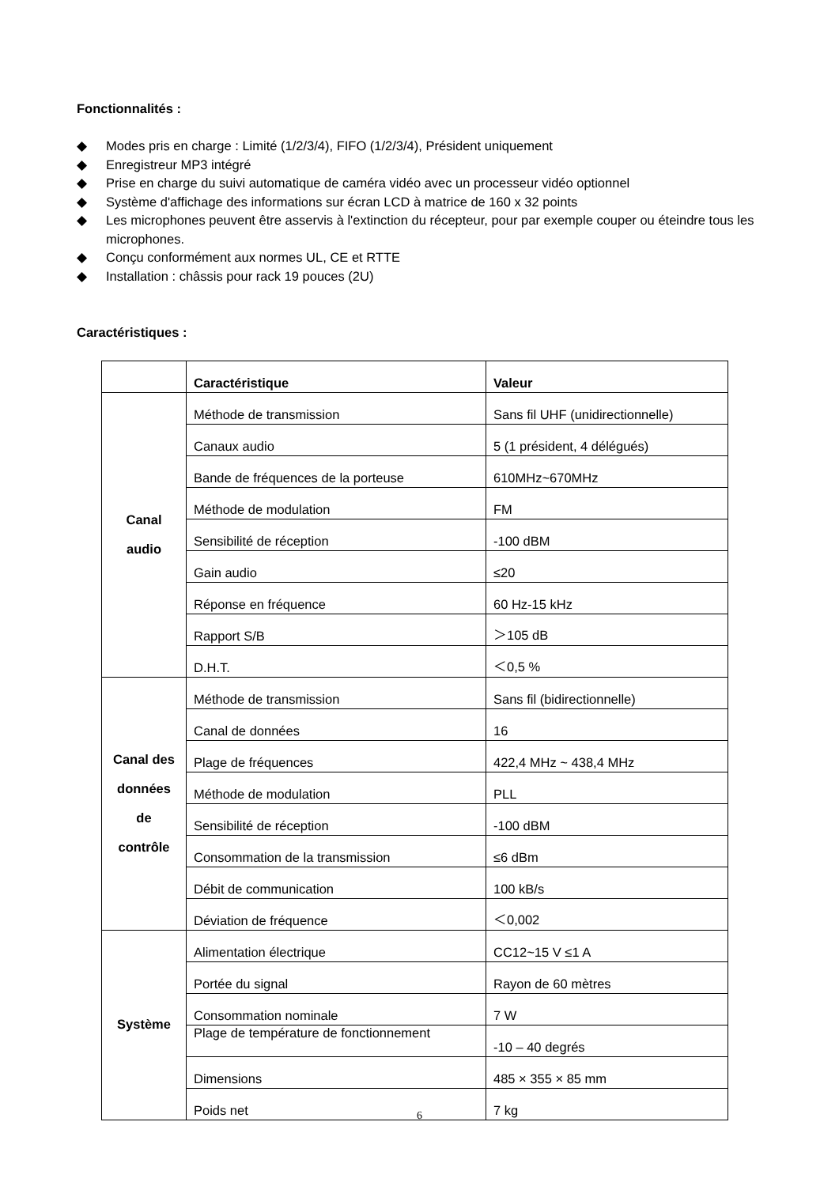Fonctionnalités :
◆ Modes pris en charge : Limité (1/2/3/4), FIFO (1/2/3/4), Président uniquement
◆ Enregistreur MP3 intégré
◆ Prise en charge du suivi automatique de caméra vidéo avec un processeur vidéo optionnel
◆ Système d'affichage des informations sur écran LCD à matrice de 160 x 32 points
◆ Les microphones peuvent être asservis à l'extinction du récepteur, pour par exemple couper ou éteindre tous les microphones.
◆ Conçu conformément aux normes UL, CE et RTTE
◆ Installation : châssis pour rack 19 pouces (2U)
Caractéristiques :
| | Caractéristique | Valeur |
| --- | --- | --- |
| Canal audio | Méthode de transmission | Sans fil UHF (unidirectionnelle) |
| | Canaux audio | 5 (1 président, 4 délégués) |
| | Bande de fréquences de la porteuse | 610MHz~670MHz |
| | Méthode de modulation | FM |
| | Sensibilité de réception | -100 dBM |
| | Gain audio | ≤20 |
| | Réponse en fréquence | 60 Hz-15 kHz |
| | Rapport S/B | ＞105 dB |
| | D.H.T. | ＜0,5 % |
| Canal des données de contrôle | Méthode de transmission | Sans fil (bidirectionnelle) |
| | Canal de données | 16 |
| | Plage de fréquences | 422,4 MHz ~ 438,4 MHz |
| | Méthode de modulation | PLL |
| | Sensibilité de réception | -100 dBM |
| | Consommation de la transmission | ≤6 dBm |
| | Débit de communication | 100 kB/s |
| | Déviation de fréquence | ＜0,002 |
| Système | Alimentation électrique | CC12~15 V ≤1 A |
| | Portée du signal | Rayon de 60 mètres |
| | Consommation nominale | 7 W |
| | Plage de température de fonctionnement | -10 – 40 degrés |
| | Dimensions | 485 × 355 × 85 mm |
| | Poids net | 7 kg |
6